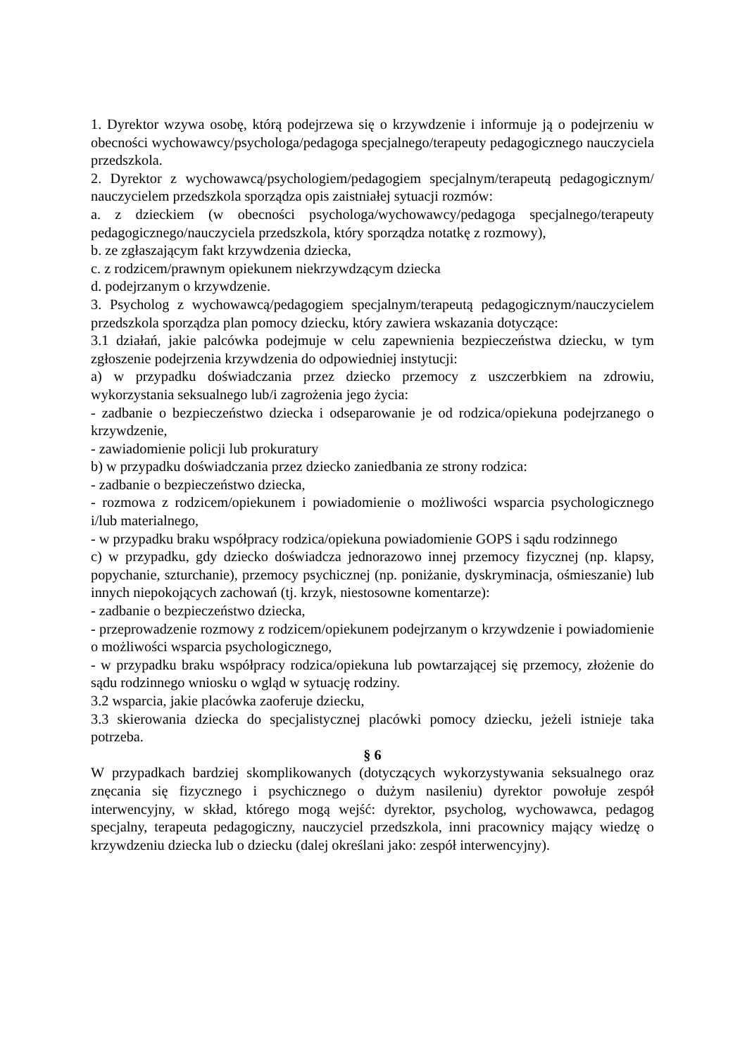1. Dyrektor wzywa osobę, którą podejrzewa się o krzywdzenie i informuje ją o podejrzeniu w obecności wychowawcy/psychologa/pedagoga specjalnego/terapeuty pedagogicznego nauczyciela przedszkola.
2. Dyrektor z wychowawcą/psychologiem/pedagogiem specjalnym/terapeutą pedagogicznym/ nauczycielem przedszkola sporządza opis zaistniałej sytuacji rozmów:
a. z dzieckiem (w obecności psychologa/wychowawcy/pedagoga specjalnego/terapeuty pedagogicznego/nauczyciela przedszkola, który sporządza notatkę z rozmowy),
b. ze zgłaszającym fakt krzywdzenia dziecka,
c. z rodzicem/prawnym opiekunem niekrzywdzącym dziecka
d. podejrzanym o krzywdzenie.
3. Psycholog z wychowawcą/pedagogiem specjalnym/terapeutą pedagogicznym/nauczycielem przedszkola sporządza plan pomocy dziecku, który zawiera wskazania dotyczące:
3.1 działań, jakie palcówka podejmuje w celu zapewnienia bezpieczeństwa dziecku, w tym zgłoszenie podejrzenia krzywdzenia do odpowiedniej instytucji:
a) w przypadku doświadczania przez dziecko przemocy z uszczerbkiem na zdrowiu, wykorzystania seksualnego lub/i zagrożenia jego życia:
- zadbanie o bezpieczeństwo dziecka i odseparowanie je od rodzica/opiekuna podejrzanego o krzywdzenie,
- zawiadomienie policji lub prokuratury
b) w przypadku doświadczania przez dziecko zaniedbania ze strony rodzica:
- zadbanie o bezpieczeństwo dziecka,
- rozmowa z rodzicem/opiekunem i powiadomienie o możliwości wsparcia psychologicznego i/lub materialnego,
- w przypadku braku współpracy rodzica/opiekuna powiadomienie GOPS i sądu rodzinnego
c) w przypadku, gdy dziecko doświadcza jednorazowo innej przemocy fizycznej (np. klapsy, popychanie, szturchanie), przemocy psychicznej (np. poniżanie, dyskryminacja, ośmieszanie) lub innych niepokojących zachowań (tj. krzyk, niestosowne komentarze):
- zadbanie o bezpieczeństwo dziecka,
- przeprowadzenie rozmowy z rodzicem/opiekunem podejrzanym o krzywdzenie i powiadomienie o możliwości wsparcia psychologicznego,
- w przypadku braku współpracy rodzica/opiekuna lub powtarzającej się przemocy, złożenie do sądu rodzinnego wniosku o wgląd w sytuację rodziny.
3.2 wsparcia, jakie placówka zaoferuje dziecku,
3.3 skierowania dziecka do specjalistycznej placówki pomocy dziecku, jeżeli istnieje taka potrzeba.
§ 6
W przypadkach bardziej skomplikowanych (dotyczących wykorzystywania seksualnego oraz znęcania się fizycznego i psychicznego o dużym nasileniu) dyrektor powołuje zespół interwencyjny, w skład, którego mogą wejść: dyrektor, psycholog, wychowawca, pedagog specjalny, terapeuta pedagogiczny, nauczyciel przedszkola, inni pracownicy mający wiedzę o krzywdzeniu dziecka lub o dziecku (dalej określani jako: zespół interwencyjny).